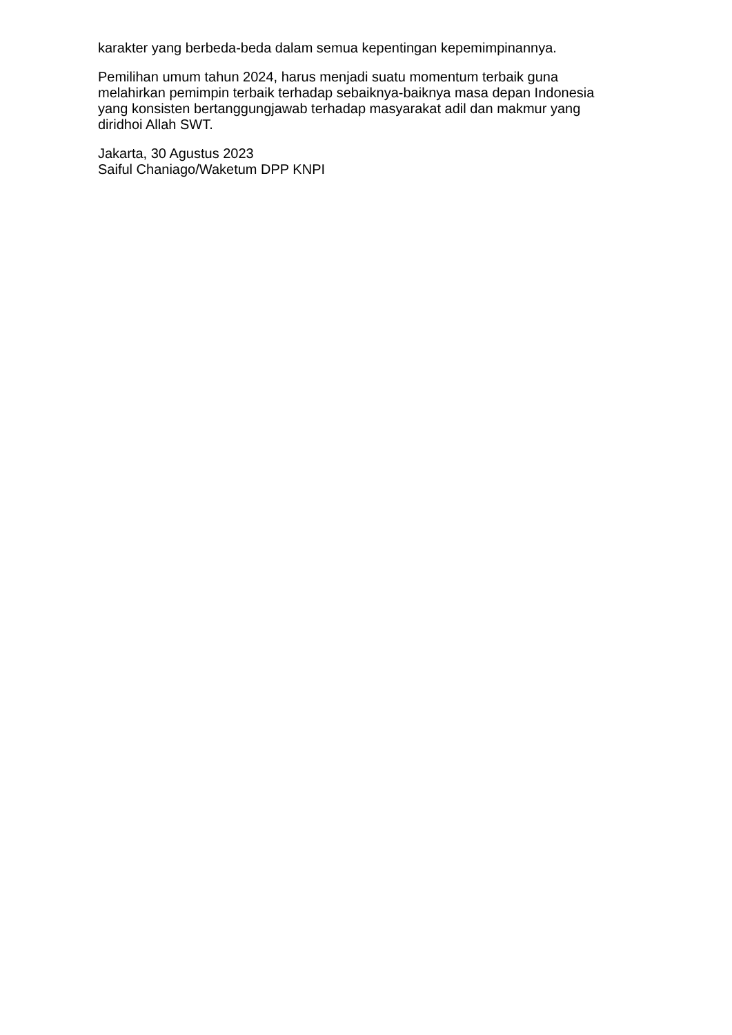karakter yang berbeda-beda dalam semua kepentingan kepemimpinannya.
Pemilihan umum tahun 2024, harus menjadi suatu momentum terbaik guna
melahirkan pemimpin terbaik terhadap sebaiknya-baiknya masa depan Indonesia
yang konsisten bertanggungjawab terhadap masyarakat adil dan makmur yang
diridhoi Allah SWT.
Jakarta, 30 Agustus 2023
Saiful Chaniago/Waketum DPP KNPI